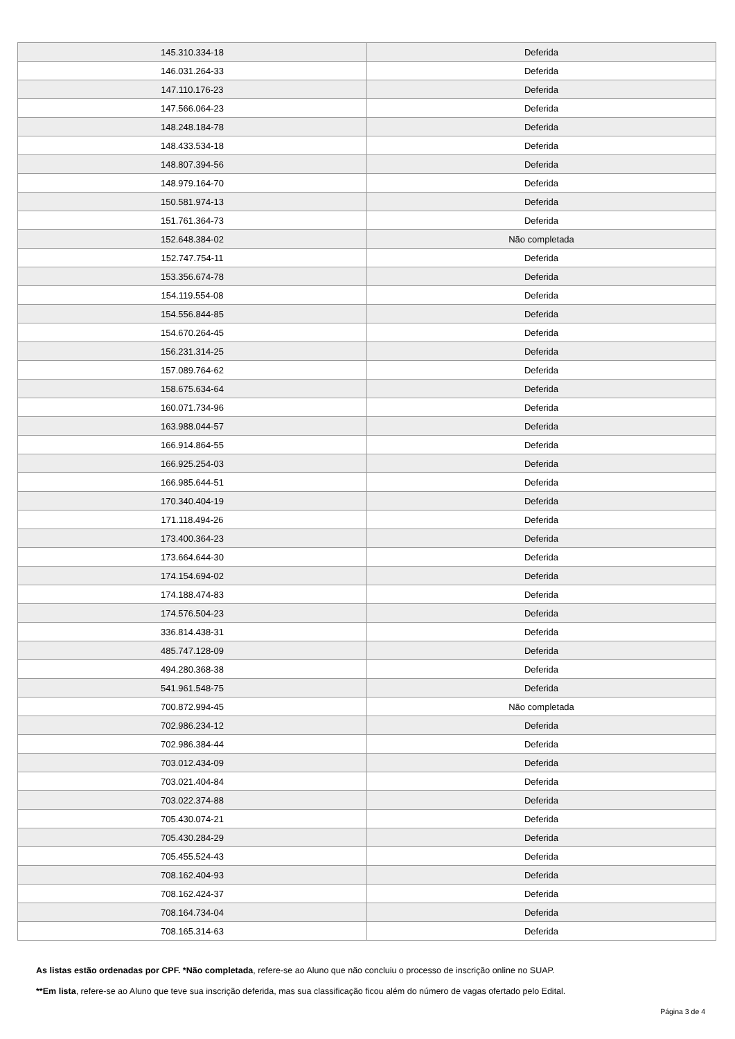| 145.310.334-18 | Deferida |
| 146.031.264-33 | Deferida |
| 147.110.176-23 | Deferida |
| 147.566.064-23 | Deferida |
| 148.248.184-78 | Deferida |
| 148.433.534-18 | Deferida |
| 148.807.394-56 | Deferida |
| 148.979.164-70 | Deferida |
| 150.581.974-13 | Deferida |
| 151.761.364-73 | Deferida |
| 152.648.384-02 | Não completada |
| 152.747.754-11 | Deferida |
| 153.356.674-78 | Deferida |
| 154.119.554-08 | Deferida |
| 154.556.844-85 | Deferida |
| 154.670.264-45 | Deferida |
| 156.231.314-25 | Deferida |
| 157.089.764-62 | Deferida |
| 158.675.634-64 | Deferida |
| 160.071.734-96 | Deferida |
| 163.988.044-57 | Deferida |
| 166.914.864-55 | Deferida |
| 166.925.254-03 | Deferida |
| 166.985.644-51 | Deferida |
| 170.340.404-19 | Deferida |
| 171.118.494-26 | Deferida |
| 173.400.364-23 | Deferida |
| 173.664.644-30 | Deferida |
| 174.154.694-02 | Deferida |
| 174.188.474-83 | Deferida |
| 174.576.504-23 | Deferida |
| 336.814.438-31 | Deferida |
| 485.747.128-09 | Deferida |
| 494.280.368-38 | Deferida |
| 541.961.548-75 | Deferida |
| 700.872.994-45 | Não completada |
| 702.986.234-12 | Deferida |
| 702.986.384-44 | Deferida |
| 703.012.434-09 | Deferida |
| 703.021.404-84 | Deferida |
| 703.022.374-88 | Deferida |
| 705.430.074-21 | Deferida |
| 705.430.284-29 | Deferida |
| 705.455.524-43 | Deferida |
| 708.162.404-93 | Deferida |
| 708.162.424-37 | Deferida |
| 708.164.734-04 | Deferida |
| 708.165.314-63 | Deferida |
As listas estão ordenadas por CPF. *Não completada, refere-se ao Aluno que não concluiu o processo de inscrição online no SUAP.
**Em lista, refere-se ao Aluno que teve sua inscrição deferida, mas sua classificação ficou além do número de vagas ofertado pelo Edital.
Página 3 de 4